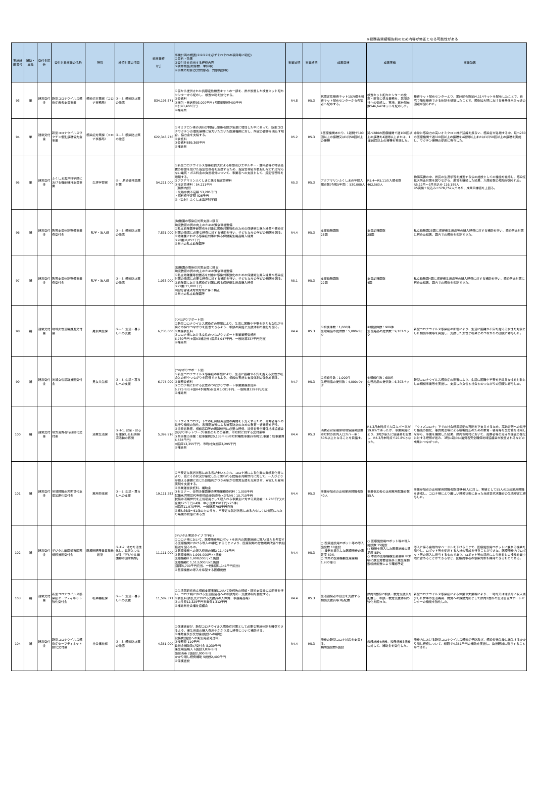※総務省実績報告前のため内容が修正となる可能性がある
| 実施計画番号 | 補助・単独 | 交付金区分 | 交付対象事業の名称 | 所管 | 経済対策の項目 | 総事業費 （円） | 事業計画の概要(①②③④を必ずそれぞれの項目毎に明記) ①目的・効果 ②交付金を充当する経費内容 ③積算根拠(対象数、単価等) ④事業の対象(交付対象者、対象施設等) | 事業始期 | 事業終期 | 成果目標 | 成果実績 | 事業効果 |
| --- | --- | --- | --- | --- | --- | --- | --- | --- | --- | --- | --- | --- |
| 93 | 単 | 通常交付金 | 新型コロナウイルス感染症患者支援事業 | 感染症対策課（コロナ事務局） | ③-Ⅰ-3. 感染防止策の徹底 | 834,198,871 | ①国から提供された抗原定性検査キットの一部を、県が設置した検査キット配布センターから配布し、検査体制を強化する。 ②委託料 ③梱包・発送費93,000千円+引取運送費400千円 ＝計93,400千円 ④福島県 | R4.8 | R5.3 | 抗原定性検査キット15万個を検査キット配布センターから希望者へ配布する。 | 検査キット配布センターの設置・運営に係る業務を、民間会社への委託し、実施。累計配布数546,647キットを配布した。 | 検査キット配布センターより、累計配布数554,114キットを配布したことで、自宅で簡易検査できる体制を構築したことで、感染拡大期における発熱外来ひっ迫の回避が図られた。 |
| 94 | 単 | 通常交付金 | 新型コロナウイルスワクチン個別接種協力金事業 | 感染症対策課（コロナ事務局） | ③-Ⅰ-3. 感染防止策の徹底 | 622,348,276 | ①オミクロン株の流行が開始し感染者数が急激に増加した中にあって、新型コロナワクチンの個別接種に協力いただいた医療機関に対し、所定の要件を満たす場合、協力金を支給する。 ②委託料 ③委託料689,368千円 ④福島県 | R5.2 | R5.3 | 1医療機関あたり、1週間で100回以上の接種又は1日50回以上の接種 | 延べ280の医療機関で週100回以上の接種を4週間以上または、1日50回以上の接種を実施した。 | 非常に感染力の高いオミクロン株が猛威を振るい、感染者が急増する中、延べ280の医療機関で週100回以上の接種を4週間以上または1日50回以上の接種を実施し、ワクチン接種の促進に寄与した。 |
| 95 | 単 | 通常交付金 | ふくしま海洋科学館における機能維持支援事業 | 生涯学習課 | ④-Ⅰ. 原油価格高騰対策 | 54,211,000 | ①新型コロナウイルス感染症拡大による影響及びエネルギー・食料品等の物価高騰の影響を受けた指定管理者を支援するため、指定管理者が負担しなければならない電気・ガス料金の負担増分について、事業者への支援として、指定管理料を増額する。 ②アクアマリンふくしまに係る指定管理料 ③指定管理料：54,211千円 （積算内訳） ・光熱水費不足額 53,285千円 ・燃料費不足額 926千円 ④（公財）ふくしま海洋科学館 | R5.3 | R5.3 | アクアマリンふくしまの年間入館者数(令和5年度)：530,000人 | R5.4～R5.11の入館者数462,563人 | 物価高騰の中、県民の生涯学習を推進する公の施設としての機能を維持し、感染症拡大防止対策を図りながら、運営を継続した結果、入館者数の増加が図られた。 R5.12月～3月見込み 116,189人 R5実績＋見込み＝578,752人であり、成果目標値を上回る。 |
| 96 | 補 | 通常交付金 | 教育支援体制整備事業費交付金 | 私学・法人課 | ③-Ⅰ-3. 感染防止策の徹底 | 7,831,000 | (幼稚園の感染症対策支援に限る) 幼児教育の質の向上のための緊急環境整備 ①私立幼稚園等設置者を対象に感染対策強化のための保健衛生購入経費や感染症対策の徹底に必要な経費に対する補助を行い、子どもたちの学びの補償を図る。 ②幼稚園における感染症対策に係る保健衛生用品購入経費 ③28園 8,057千円 ④県内の私立幼稚園等 | R4.4 | R5.3 | 支援幼稚園数 28園 | 支援幼稚園数 28園 | 私立幼稚園28園に保健衛生用品等の購入経費に対する補助を行い、感染防止対策に努めた結果、園内での感染を抑制できた。 |
| 97 | 補 | 通常交付金 | 教育支援体制整備事業費交付金 | 私学・法人課 | ③-Ⅰ-3. 感染防止策の徹底 | 1,033,000 | (幼稚園の感染症対策支援に限る) 幼児教育の質の向上のための緊急環境整備 ①私立幼稚園等設置者を対象に感染対策強化のための保健衛生購入経費や感染症対策の徹底に必要な経費に対する補助を行い、子どもたちの学びの補償を図る。 ②幼稚園における感染症対策に係る保健衛生用品購入経費 ③22園 11,000千円 ※国総合経済対策対策に伴う補正 ④県内の私立幼稚園等 | R5.1 | R5.3 | 支援幼稚園数 22園 | 支援幼稚園数 4園 | 私立幼稚園4園に保健衛生用品等の購入経費に対する補助を行い、感染防止対策に努めた結果、園内での感染を抑制できた。 |
| 98 | 補 | 通常交付金 | 地域女性活躍推進交付金 | 男女共生課 | ③-Ⅰ-5. 生活・暮らしへの支援 | 6,730,000 | (つながりサポート型) ①新型コロナウイルス感染症の影響により、生活に困難や不安を抱える女性が社会との絆やつながりを回復できるよう、相談の実施と支援体制の強化を図る。 ②業務委託料 ③コロナ禍における女性のつながりサポート事業業務委託料 6,730千円 ※国R3補正分 (国庫5,047千円、一般財源337千円充当) ④福島県 | R4.4 | R5.3 | ①相談件数：1,000件 生理用品の提供数：5,000パック | ①相談件数：909件 生理用品の提供数：9,107パック | 新型コロナウイルス感染症の影響により、生活に困難や不安を抱える女性を対象とした相談事業等を実施し、支援した女性と社会とのつながりの回復に寄与した。 |
| 99 | 補 | 通常交付金 | 地域女性活躍推進交付金 | 男女共生課 | ③-Ⅰ-5. 生活・暮らしへの支援 | 6,775,000 | (つながりサポート型) ①新型コロナウイルス感染症の影響により、生活に困難や不安を抱える女性が社会との絆やつながりを回復できるよう、相談の実施と支援体制の強化を図る。 ②業務委託料 ③コロナ禍における女性のつながりサポート事業業務委託料 6,775千円 ※国R4予備費分(国庫5,081千円、一般財源339千円充当) ④福島県 | R4.7 | R5.3 | ①相談件数：1,000件 生理用品の提供数：4,000パック | ①相談件数：685件 生理用品の提供数：6,303パック | 新型コロナウイルス感染症の影響により、生活に困難や不安を抱える女性を対象とした相談事業等を実施し、支援した女性と社会とのつながりの回復に寄与した。 |
| 100 | 補 | 通常交付金 | 地方消費者行政強化交付金 | 消費生活課 | ③-Ⅱ-1. 安全・安心を確保した社会経済活動の再開 | 5,399,916 | ①「ウィズコロナ」下での社会経済活動の再開を下支えするため、高齢者等への見守り機能の強化、悪質商法等による被害防止のための教育・啓発等を行う。 ②消費者教育、相談窓口等の周知啓発に必要な経費、消費者安全確保地域協議会(見守りネットワーク)構築のための経費、市町村に対する交付金等 ③県事業(5事業：総事業費20,133千円)市町村補助事業(9市町11事業：総事業費6,585千円) ※国庫13,355千円、市町村負担額3,295千円 ④福島県 | R4.4 | R5.3 | 消費者安全確保地域協議会設置市町村の県内人口カバー率： 50%以上となることを目指す。 | R4.3月末時点で人口カバー率が19.0%であったが、事業実施により、3町が新たに協議会を設置し、R5.3月末時点で20.8%となった。 | 「ウィズコロナ」下での社会経済活動の再開を下支えするため、高齢者等への見守り機能の強化、悪質商法等による被害防止のための教育・啓発等を交付金を活用しながら、事業を展開した結果、県内市町村において、高齢者等の見守り機能の強化に対する理解が進み、3町に新たに消費者安全確保地域協議会が設置されるなどの成果につながった。 |
| 101 | 補 | 通常交付金 | 地域就職氷河期世代支援加速化交付金 | 雇用労政課 | ③-Ⅰ-5. 生活・暮らしへの支援 | 19,111,282 | ①不安定な就労状態にある者が多いとされ、コロナ禍による企業の業績悪化等により、更にその状況が悪化したと思われる就職氷河期世代に対して、一人ひとりが抱える課題に応じた段階的かつきめ細かな就労支援を充実させ、安定した雇用実現を支援する。 ②事業運営委託料、補助金 ③セミナー、合同企業面接会実施業務委託料：1,000千円 就職氷河期世代専任相談員委託料(×3名分)：10,710千円 就職氷河期世代を正規雇用として雇入れる事業主に対する奨励金：4,250千円(大企業125千円×4件、中小企業150千円×25件) ※国庫11,970千円、一般財源798千円充当 ④概ね36歳～51歳の方のうち、不安定な就労状態にある方もしくは長期にわたり無業の状態にある方 | R4.4 | R5.3 | 事業参加者の正規雇用就職者数40人 | 事業参加者の正規雇用就職者数55人 | 事業参加者の正規雇用就職者数目標40人に対し、実績として55人の正規雇用就職を達成し、コロナ禍により厳しい就労状態にあった当該世代求職者の生活安定に寄与した。 |
| 102 | 補 | 通常交付金 | デジタル田園都市国家構想推進交付金 | 医療関連産業集積推進室 | ③-Ⅲ-2. 地方を活性化し、世界とつながる「デジタル田園都市国家構想」 | 11,111,000 | (デジタル実装タイプ TYPEⅠ) ①コロナ禍において、医療施設用ロボットを県内の医療施設に導入(導入を希望する医療機関における導入の補助)することにより、医療現場の労働環境改善や負担軽減を図るもの。 ②医療機関への導入費用の補助 11,401千円 ③医療機器A 1,995,000円×4施設 医療機器B 1,908,000円×1施設 医療機器C 1,513,000円×1施設 (国庫5,700千円充当、一般財源1,141千円充当) ④医療機器の導入を希望する医療施設 | R4.4 | R5.3 | ○ 医療施設用ロボット等の導入施設数 10施設 ○ 機器を導入した医療施設の満足度 50% ○ 本県の医療機器生産金額 1,930億円 | ○ 医療施設用ロボット等の導入施設数 15施設 ○ 機器を導入した医療施設の満足度 58% ○ 本県の医療機器生産金額 年末頃に厚生労働省薬事工業生産動態統計調査により確認予定 | 導入に係る金銭的なハードルを下げることで、医療施設用ロボットに触れる機会を増やし、ロボット等を使用する人材の育成を行うことができた。医療施設内でロボット等の導入に寄与するものであり、ロボット等の活用により患者との接触を最小限に留めることができるなど、医療従事者の感染対策も期待できるものである。 |
| 103 | 補 | 通常交付金 | 新型コロナウイルス感染症セーフティネット強化交付金 | 社会福祉課 | ③-Ⅰ-5. 生活・暮らしへの支援 | 11,589,371 | ①生活困窮者自立相談支援事業において委託先の相談・就労支援員の加配等を行い、コロナ禍における生活困窮者への相談対応・支援体制を強化する。 ②委託料(委託先における支援員の人件費、事務用品等) ③人件費12,325千円事業費1,312千円 ④福島県社会福祉協議会 | R4.4 | R5.3 | 生活困窮者の自立を支援する 相談支援員等3名配置 | 県内2箇所に相談・就労支援員を配置し、相談・就労支援体制の強化を図った。 | 新型コロナウイルス感染症による休業や失業等により、一時的又は継続的に収入減少した世帯の生活再建、就労への課題対応として県内2箇所の生活自立サポートセンターの機能を強化した。 |
| 104 | 補 | 通常交付金 | 新型コロナウイルス感染症セーフティネット強化交付金 | 社会福祉課 | ③-Ⅰ-3. 感染防止策の徹底 | 4,351,000 | ①保護施設が、新型コロナウイルス感染症対策として必要な実施体制を確保できるよう、衛生用品の購入費用やかかり増し経費について補助する。 ②補助金及び交付金(施設への補助) 役務費(施設への衛生用品発送料) ③役務費 110千円 負担金補助及び交付金 8,239千円 衛生用品購入 6施設3,839千円 施設消毒 2施設2,000千円 かかり増し経費補助 5施設2,400千円 ④保護施設 | R4.4 | R5.3 | 施設の新型コロナ対応を支援する。 補助施設数6施設 | 救護施設4施設、授産施設3施設に対して、補助金を交付した。 | 施設内における新型コロナウイルス感染症予防及び、感染者発生後に発生するかかり増し経費について、総額で4,351千円の補助を実施し、負担軽減に寄与することができた。 |